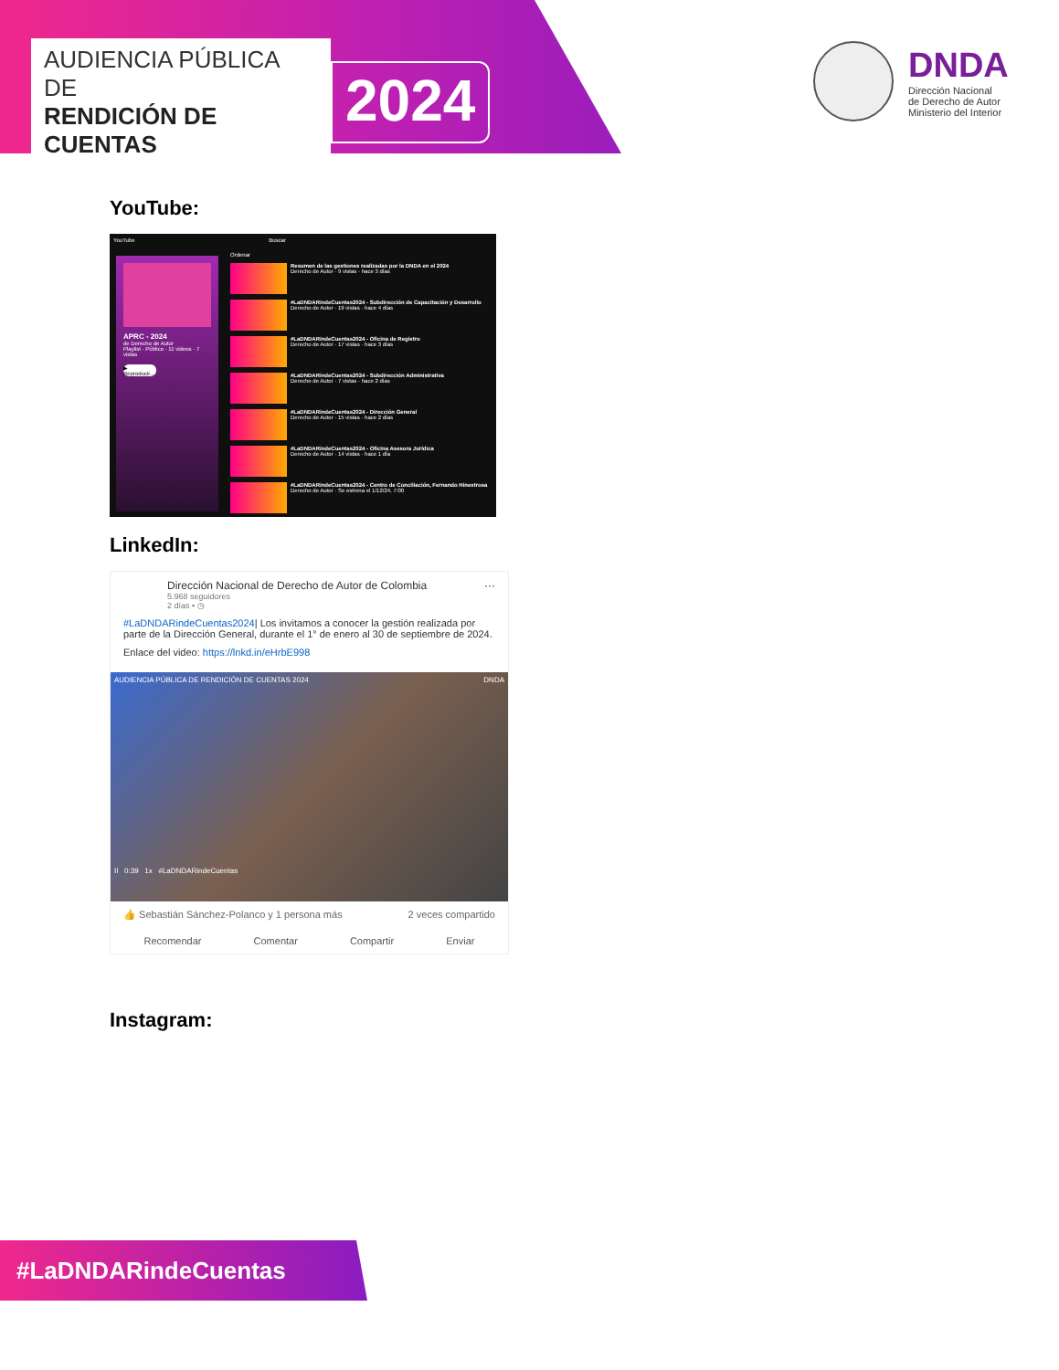AUDIENCIA PÚBLICA DE
RENDICIÓN DE CUENTAS
2024
DNDA
Dirección Nacional
de Derecho de Autor
Ministerio del Interior
YouTube:
YouTube Buscar
APRC - 2024
de Derecho de Autor
Playlist · Público · 11 videos · 7 vistas
▶ Reproducir...
Ordenar
Resumen de las gestiones realizadas por la DNDA en el 2024
Derecho de Autor · 9 vistas · hace 3 días
#LaDNDARindeCuentas2024 - Subdirección de Capacitación y Desarrollo
Derecho de Autor · 19 vistas · hace 4 días
#LaDNDARindeCuentas2024 - Oficina de Registro
Derecho de Autor · 17 vistas · hace 3 días
#LaDNDARindeCuentas2024 - Subdirección Administrativa
Derecho de Autor · 7 vistas · hace 2 días
#LaDNDARindeCuentas2024 - Dirección General
Derecho de Autor · 15 vistas · hace 2 días
#LaDNDARindeCuentas2024 - Oficina Asesora Jurídica
Derecho de Autor · 14 vistas · hace 1 día
#LaDNDARindeCuentas2024 - Centro de Conciliación, Fernando Hinestrosa
Derecho de Autor · Se estrena el 1/12/24, 7:00
LinkedIn:
Dirección Nacional de Derecho de Autor de Colombia ···
5.968 seguidores
2 días • ◷
#LaDNDARindeCuentas2024| Los invitamos a conocer la gestión realizada por parte de la Dirección General, durante el 1° de enero al 30 de septiembre de 2024.
Enlace del video: https://lnkd.in/eHrbE998
AUDIENCIA PÚBLICA DE RENDICIÓN DE CUENTAS 2024 DNDA
II 0:39 1x #LaDNDARindeCuentas
👍 Sebastián Sánchez-Polanco y 1 persona más 2 veces compartido
Recomendar Comentar Compartir Enviar
Instagram:
#LaDNDARindeCuentas